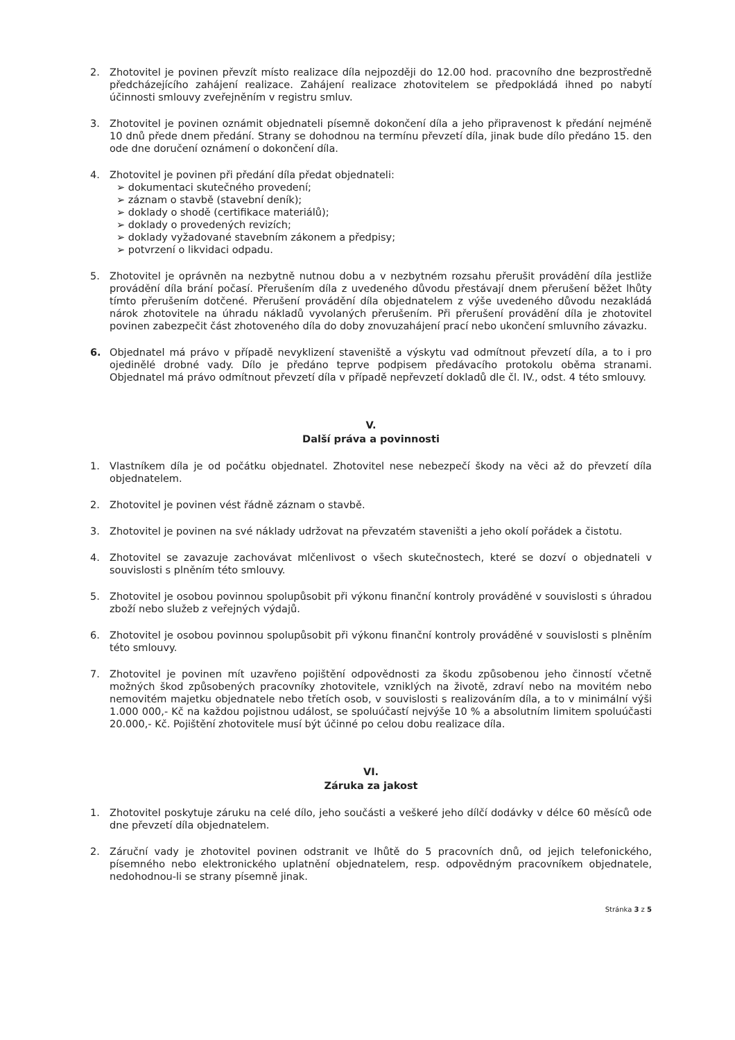2. Zhotovitel je povinen převzít místo realizace díla nejpozději do 12.00 hod. pracovního dne bezprostředně předcházejícího zahájení realizace. Zahájení realizace zhotovitelem se předpokládá ihned po nabytí účinnosti smlouvy zveřejněním v registru smluv.
3. Zhotovitel je povinen oznámit objednateli písemně dokončení díla a jeho připravenost k předání nejméně 10 dnů přede dnem předání. Strany se dohodnou na termínu převzetí díla, jinak bude dílo předáno 15. den ode dne doručení oznámení o dokončení díla.
4. Zhotovitel je povinen při předání díla předat objednateli:
➢ dokumentaci skutečného provedení;
➢ záznam o stavbě (stavební deník);
➢ doklady o shodě (certifikace materiálů);
➢ doklady o provedených revizích;
➢ doklady vyžadované stavebním zákonem a předpisy;
➢ potvrzení o likvidaci odpadu.
5. Zhotovitel je oprávněn na nezbytně nutnou dobu a v nezbytném rozsahu přerušit provádění díla jestliže provádění díla brání počasí. Přerušením díla z uvedeného důvodu přestávají dnem přerušení běžet lhůty tímto přerušením dotčené. Přerušení provádění díla objednatelem z výše uvedeného důvodu nezakládá nárok zhotovitele na úhradu nákladů vyvolaných přerušením. Při přerušení provádění díla je zhotovitel povinen zabezpečit část zhotoveného díla do doby znovuzahájení prací nebo ukončení smluvního závazku.
6. Objednatel má právo v případě nevyklizení staveniště a výskytu vad odmítnout převzetí díla, a to i pro ojedinělé drobné vady. Dílo je předáno teprve podpisem předávacího protokolu oběma stranami. Objednatel má právo odmítnout převzetí díla v případě nepřevzetí dokladů dle čl. IV., odst. 4 této smlouvy.
V.
Další práva a povinnosti
1. Vlastníkem díla je od počátku objednatel. Zhotovitel nese nebezpečí škody na věci až do převzetí díla objednatelem.
2. Zhotovitel je povinen vést řádně záznam o stavbě.
3. Zhotovitel je povinen na své náklady udržovat na převzatém staveništi a jeho okolí pořádek a čistotu.
4. Zhotovitel se zavazuje zachovávat mlčenlivost o všech skutečnostech, které se dozví o objednateli v souvislosti s plněním této smlouvy.
5. Zhotovitel je osobou povinnou spolupůsobit při výkonu finanční kontroly prováděné v souvislosti s úhradou zboží nebo služeb z veřejných výdajů.
6. Zhotovitel je osobou povinnou spolupůsobit při výkonu finanční kontroly prováděné v souvislosti s plněním této smlouvy.
7. Zhotovitel je povinen mít uzavřeno pojištění odpovědnosti za škodu způsobenou jeho činností včetně možných škod způsobených pracovníky zhotovitele, vzniklých na životě, zdraví nebo na movitém nebo nemovitém majetku objednatele nebo třetích osob, v souvislosti s realizováním díla, a to v minimální výši 1.000 000,- Kč na každou pojistnou událost, se spoluúčastí nejvýše 10 % a absolutním limitem spoluúčasti 20.000,- Kč. Pojištění zhotovitele musí být účinné po celou dobu realizace díla.
VI.
Záruka za jakost
1. Zhotovitel poskytuje záruku na celé dílo, jeho součásti a veškeré jeho dílčí dodávky v délce 60 měsíců ode dne převzetí díla objednatelem.
2. Záruční vady je zhotovitel povinen odstranit ve lhůtě do 5 pracovních dnů, od jejich telefonického, písemného nebo elektronického uplatnění objednatelem, resp. odpovědným pracovníkem objednatele, nedohodnou-li se strany písemně jinak.
Stránka 3 z 5